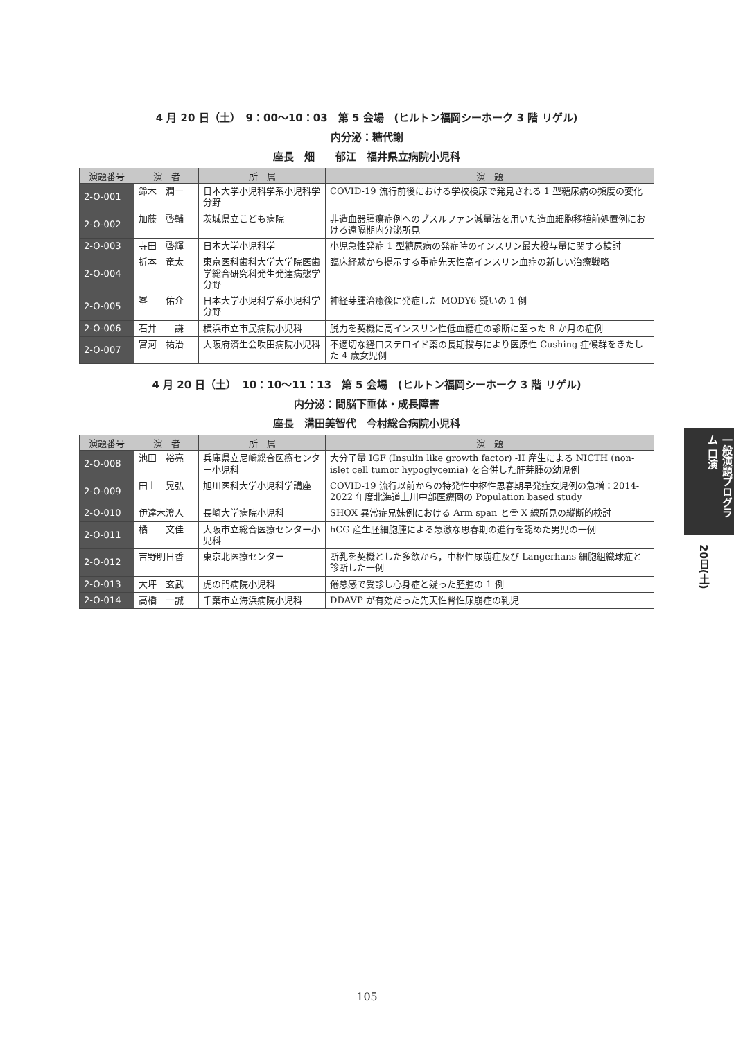4 月 20 日（土）　9：00〜10：03　第 5 会場　(ヒルトン福岡シーホーク 3 階 リゲル)
内分泌：糖代謝
座長　畑　　郁江　福井県立病院小児科
| 演題番号 | 演 者 | 所 属 | 演 題 |
| --- | --- | --- | --- |
| 2-O-001 | 鈴木 潤一 | 日本大学小児科学系小児科学分野 | COVID-19 流行前後における学校検尿で発見される 1 型糖尿病の頻度の変化 |
| 2-O-002 | 加藤 啓輔 | 茨城県立こども病院 | 非造血器腫瘍症例へのブスルファン減量法を用いた造血細胞移植前処置例における遠隔期内分泌所見 |
| 2-O-003 | 寺田 啓輝 | 日本大学小児科学 | 小児急性発症 1 型糖尿病の発症時のインスリン最大投与量に関する検討 |
| 2-O-004 | 折本 竜太 | 東京医科歯科大学大学院医歯学総合研究科発生発達病態学分野 | 臨床経験から提示する重症先天性高インスリン血症の新しい治療戦略 |
| 2-O-005 | 峯 佑介 | 日本大学小児科学系小児科学分野 | 神経芽腫治癒後に発症した MODY6 疑いの 1 例 |
| 2-O-006 | 石井 謙 | 横浜市立市民病院小児科 | 脱力を契機に高インスリン性低血糖症の診断に至った 8 か月の症例 |
| 2-O-007 | 宮河 祐治 | 大阪府済生会吹田病院小児科 | 不適切な経口ステロイド薬の長期投与により医原性 Cushing 症候群をきたした 4 歳女児例 |
4 月 20 日（土）　10：10〜11：13　第 5 会場　(ヒルトン福岡シーホーク 3 階 リゲル)
内分泌：間脳下垂体・成長障害
座長　溝田美智代　今村総合病院小児科
| 演題番号 | 演 者 | 所 属 | 演 題 |
| --- | --- | --- | --- |
| 2-O-008 | 池田 裕亮 | 兵庫県立尼崎総合医療センター小児科 | 大分子量 IGF (Insulin like growth factor) -II 産生による NICTH (non-islet cell tumor hypoglycemia) を合併した肝芽腫の幼児例 |
| 2-O-009 | 田上 晃弘 | 旭川医科大学小児科学講座 | COVID-19 流行以前からの特発性中枢性思春期早発症女児例の急増：2014-2022 年度北海道上川中部医療圏の Population based study |
| 2-O-010 | 伊達木澄人 | 長崎大学病院小児科 | SHOX 異常症兄妹例における Arm span と骨 X 線所見の縦断的検討 |
| 2-O-011 | 橘 文佳 | 大阪市立総合医療センター小児科 | hCG 産生胚細胞腫による急激な思春期の進行を認めた男児の一例 |
| 2-O-012 | 吉野明日香 | 東京北医療センター | 断乳を契機とした多飲から，中枢性尿崩症及び Langerhans 細胞組織球症と診断した一例 |
| 2-O-013 | 大坪 玄武 | 虎の門病院小児科 | 倦怠感で受診し心身症と疑った胚腫の 1 例 |
| 2-O-014 | 高橋 一誠 | 千葉市立海浜病院小児科 | DDAVP が有効だった先天性腎性尿崩症の乳児 |
一般演題プログラム 口演
20日(土)
105